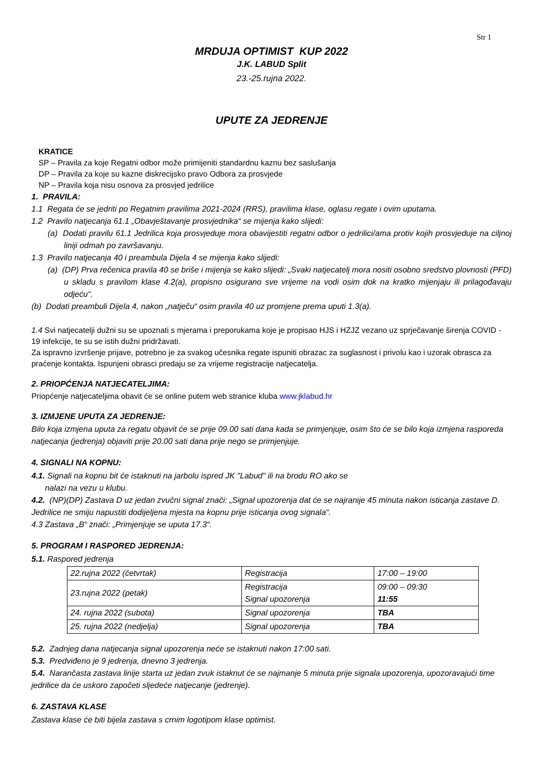Str 1
MRDUJA OPTIMIST KUP 2022
J.K. LABUD Split
23.-25.rujna 2022.
UPUTE ZA JEDRENJE
KRATICE
SP – Pravila za koje Regatni odbor može primijeniti standardnu kaznu bez saslušanja
DP – Pravila za koje su kazne diskrecijsko pravo Odbora za prosvjede
NP – Pravila koja nisu osnova za prosvjed jedrilice
1. PRAVILA:
1.1 Regata će se jedriti po Regatnim pravilima 2021-2024 (RRS), pravilima klase, oglasu regate i ovim uputama.
1.2 Pravilo natjecanja 61.1 „Obavještavanje prosvjednika“ se mijenja kako slijedi:
(a) Dodati pravilu 61.1 Jedrilica koja prosvjeduje mora obavijestiti regatni odbor o jedrilici/ama protiv kojih prosvjeduje na ciljnoj liniji odmah po završavanju.
1.3 Pravilo natjecanja 40 i preambula Dijela 4 se mijenja kako slijedi:
(a) (DP) Prva rečenica pravila 40 se briše i mijenja se kako slijedi: „Svaki natjecatelj mora nositi osobno sredstvo plovnosti (PFD) u skladu s pravilom klase 4.2(a), propisno osigurano sve vrijeme na vodi osim dok na kratko mijenjaju ili prilagođavaju odjeću“.
(b) Dodati preambuli Dijela 4, nakon „natječu“ osim pravila 40 uz promjene prema uputi 1.3(a).
1.4 Svi natjecatelji dužni su se upoznati s mjerama i preporukama koje je propisao HJS i HZJZ vezano uz sprječavanje širenja COVID - 19 infekcije, te su se istih dužni pridržavati.
Za ispravno izvršenje prijave, potrebno je za svakog učesnika regate ispuniti obrazac za suglasnost i privolu kao i uzorak obrasca za praćenje kontakta. Ispunjeni obrasci predaju se za vrijeme registracije natjecatelja.
2. PRIOPĆENJA NATJECATELJIMA:
Priopćenje natjecateljima obavit će se online putem web stranice kluba www.jklabud.hr
3. IZMJENE UPUTA ZA JEDRENJE:
Bilo koja izmjena uputa za regatu objavit će se prije 09.00 sati dana kada se primjenjuje, osim što će se bilo koja izmjena rasporeda natjecanja (jedrenja) objaviti prije 20.00 sati dana prije nego se primjenjuje.
4. SIGNALI NA KOPNU:
4.1. Signali na kopnu bit će istaknuti na jarbolu ispred JK "Labud" ili na brodu RO ako se
nalazi na vezu u klubu.
4.2. (NP)(DP) Zastava D uz jedan zvučni signal znači: „Signal upozorenja dat će se najranije 45 minuta nakon isticanja zastave D. Jedrilice ne smiju napustiti dodijeljena mjesta na kopnu prije isticanja ovog signala“.
4.3 Zastava „B“ znači: „Primjenjuje se uputa 17.3“.
5. PROGRAM I RASPORED JEDRENJA:
5.1. Raspored jedrenja
| 22.rujna 2022 (četvrtak) | Registracija | 17:00 – 19:00 |
| 23.rujna 2022 (petak) | Registracija Signal upozorenja | 09:00 – 09:30 11:55 |
| 24. rujna 2022 (subota) | Signal upozorenja | TBA |
| 25. rujna 2022 (nedjelja) | Signal upozorenja | TBA |
5.2. Zadnjeg dana natjecanja signal upozorenja neće se istaknuti nakon 17:00 sati.
5.3. Predviđeno je 9 jedrenja, dnevno 3 jedrenja.
5.4. Narančasta zastava linije starta uz jedan zvuk istaknut će se najmanje 5 minuta prije signala upozorenja, upozoravajući time jedrilice da će uskoro započeti sljedeće natjecanje (jedrenje).
6. ZASTAVA KLASE
Zastava klase će biti bijela zastava s crnim logotipom klase optimist.